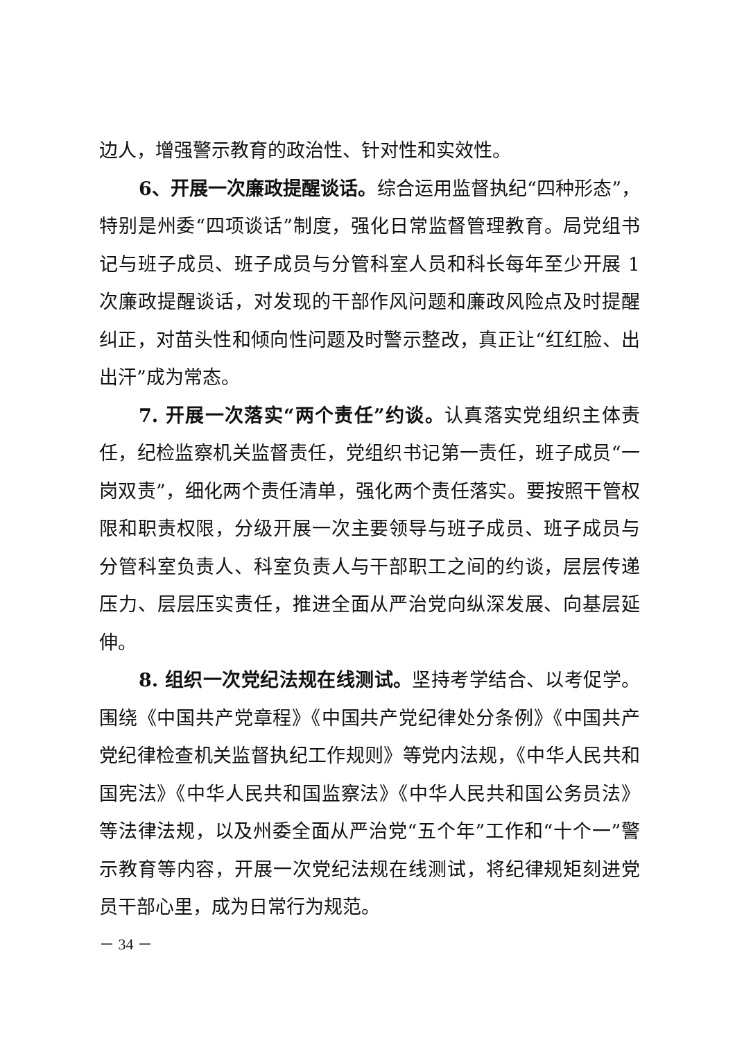边人，增强警示教育的政治性、针对性和实效性。
6、开展一次廉政提醒谈话。综合运用监督执纪“四种形态”，特别是州委“四项谈话”制度，强化日常监督管理教育。局党组书记与班子成员、班子成员与分管科室人员和科长每年至少开展 1 次廉政提醒谈话，对发现的干部作风问题和廉政风险点及时提醒纠正，对苗头性和倾向性问题及时警示整改，真正让“红红脸、出出汗”成为常态。
7. 开展一次落实“两个责任”约谈。认真落实党组织主体责任，纪检监察机关监督责任，党组织书记第一责任，班子成员“一岗双责”，细化两个责任清单，强化两个责任落实。要按照干管权限和职责权限，分级开展一次主要领导与班子成员、班子成员与分管科室负责人、科室负责人与干部职工之间的约谈，层层传递压力、层层压实责任，推进全面从严治党向纵深发展、向基层延伸。
8. 组织一次党纪法规在线测试。坚持考学结合、以考促学。围绕《中国共产党章程》《中国共产党纪律处分条例》《中国共产党纪律检查机关监督执纪工作规则》等党内法规，《中华人民共和国宪法》《中华人民共和国监察法》《中华人民共和国公务员法》等法律法规，以及州委全面从严治党“五个年”工作和“十个一”警示教育等内容，开展一次党纪法规在线测试，将纪律规矩刻进党员干部心里，成为日常行为规范。
－ 34 －